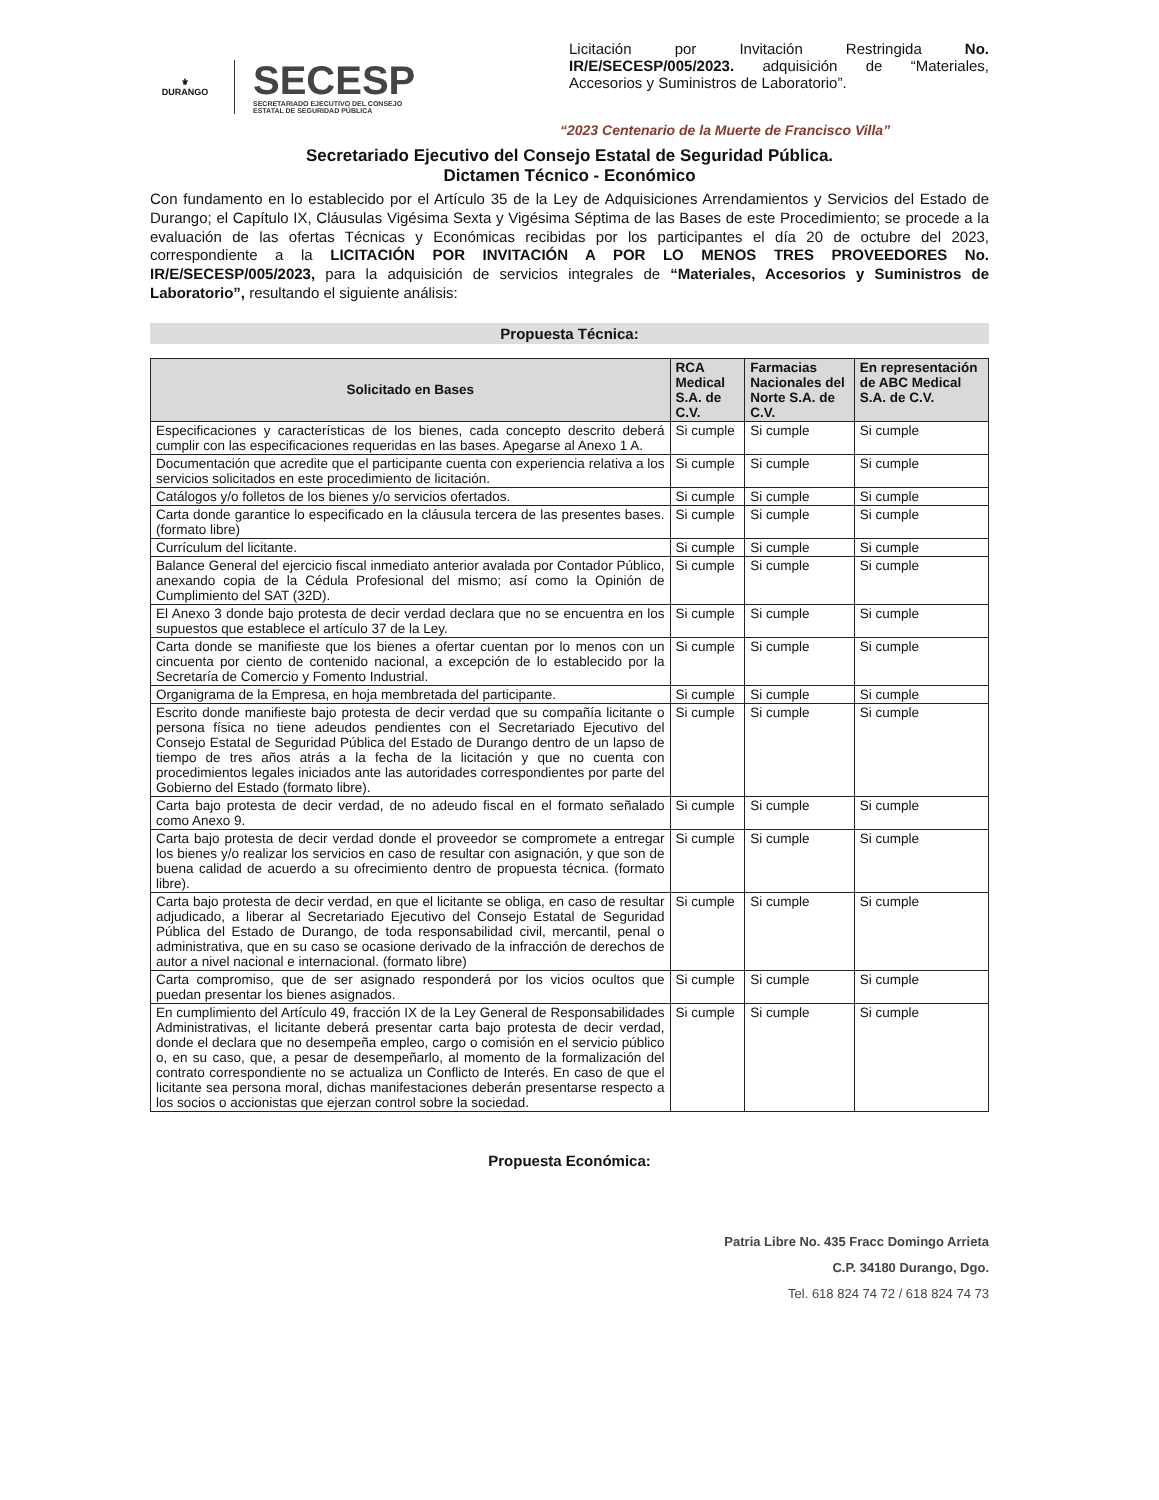⚜
DURANGO
SECESP
SECRETARIADO EJECUTIVO DEL CONSEJO
ESTATAL DE SEGURIDAD PÚBLICA
Licitación por Invitación Restringida No. IR/E/SECESP/005/2023. adquisición de “Materiales, Accesorios y Suministros de Laboratorio”.
“2023 Centenario de la Muerte de Francisco Villa”
Secretariado Ejecutivo del Consejo Estatal de Seguridad Pública.
Dictamen Técnico - Económico
Con fundamento en lo establecido por el Artículo 35 de la Ley de Adquisiciones Arrendamientos y Servicios del Estado de Durango; el Capítulo IX, Cláusulas Vigésima Sexta y Vigésima Séptima de las Bases de este Procedimiento; se procede a la evaluación de las ofertas Técnicas y Económicas recibidas por los participantes el día 20 de octubre del 2023, correspondiente a la LICITACIÓN POR INVITACIÓN A POR LO MENOS TRES PROVEEDORES No. IR/E/SECESP/005/2023, para la adquisición de servicios integrales de “Materiales, Accesorios y Suministros de Laboratorio”, resultando el siguiente análisis:
Propuesta Técnica:
| Solicitado en Bases | RCA Medical S.A. de C.V. | Farmacias Nacionales del Norte S.A. de C.V. | En representación de ABC Medical S.A. de C.V. |
| --- | --- | --- | --- |
| Especificaciones y características de los bienes, cada concepto descrito deberá cumplir con las especificaciones requeridas en las bases. Apegarse al Anexo 1 A. | Si cumple | Si cumple | Si cumple |
| Documentación que acredite que el participante cuenta con experiencia relativa a los servicios solicitados en este procedimiento de licitación. | Si cumple | Si cumple | Si cumple |
| Catálogos y/o folletos de los bienes y/o servicios ofertados. | Si cumple | Si cumple | Si cumple |
| Carta donde garantice lo especificado en la cláusula tercera de las presentes bases. (formato libre) | Si cumple | Si cumple | Si cumple |
| Currículum del licitante. | Si cumple | Si cumple | Si cumple |
| Balance General del ejercicio fiscal inmediato anterior avalada por Contador Público, anexando copia de la Cédula Profesional del mismo; así como la Opinión de Cumplimiento del SAT (32D). | Si cumple | Si cumple | Si cumple |
| El Anexo 3 donde bajo protesta de decir verdad declara que no se encuentra en los supuestos que establece el artículo 37 de la Ley. | Si cumple | Si cumple | Si cumple |
| Carta donde se manifieste que los bienes a ofertar cuentan por lo menos con un cincuenta por ciento de contenido nacional, a excepción de lo establecido por la Secretaría de Comercio y Fomento Industrial. | Si cumple | Si cumple | Si cumple |
| Organigrama de la Empresa, en hoja membretada del participante. | Si cumple | Si cumple | Si cumple |
| Escrito donde manifieste bajo protesta de decir verdad que su compañía licitante o persona física no tiene adeudos pendientes con el Secretariado Ejecutivo del Consejo Estatal de Seguridad Pública del Estado de Durango dentro de un lapso de tiempo de tres años atrás a la fecha de la licitación y que no cuenta con procedimientos legales iniciados ante las autoridades correspondientes por parte del Gobierno del Estado (formato libre). | Si cumple | Si cumple | Si cumple |
| Carta bajo protesta de decir verdad, de no adeudo fiscal en el formato señalado como Anexo 9. | Si cumple | Si cumple | Si cumple |
| Carta bajo protesta de decir verdad donde el proveedor se compromete a entregar los bienes y/o realizar los servicios en caso de resultar con asignación, y que son de buena calidad de acuerdo a su ofrecimiento dentro de propuesta técnica. (formato libre). | Si cumple | Si cumple | Si cumple |
| Carta bajo protesta de decir verdad, en que el licitante se obliga, en caso de resultar adjudicado, a liberar al Secretariado Ejecutivo del Consejo Estatal de Seguridad Pública del Estado de Durango, de toda responsabilidad civil, mercantil, penal o administrativa, que en su caso se ocasione derivado de la infracción de derechos de autor a nivel nacional e internacional. (formato libre) | Si cumple | Si cumple | Si cumple |
| Carta compromiso, que de ser asignado responderá por los vicios ocultos que puedan presentar los bienes asignados. | Si cumple | Si cumple | Si cumple |
| En cumplimiento del Artículo 49, fracción IX de la Ley General de Responsabilidades Administrativas, el licitante deberá presentar carta bajo protesta de decir verdad, donde el declara que no desempeña empleo, cargo o comisión en el servicio público o, en su caso, que, a pesar de desempeñarlo, al momento de la formalización del contrato correspondiente no se actualiza un Conflicto de Interés. En caso de que el licitante sea persona moral, dichas manifestaciones deberán presentarse respecto a los socios o accionistas que ejerzan control sobre la sociedad. | Si cumple | Si cumple | Si cumple |
Propuesta Económica:
Patria Libre No. 435 Fracc Domingo Arrieta
C.P. 34180 Durango, Dgo.
Tel. 618 824 74 72 / 618 824 74 73